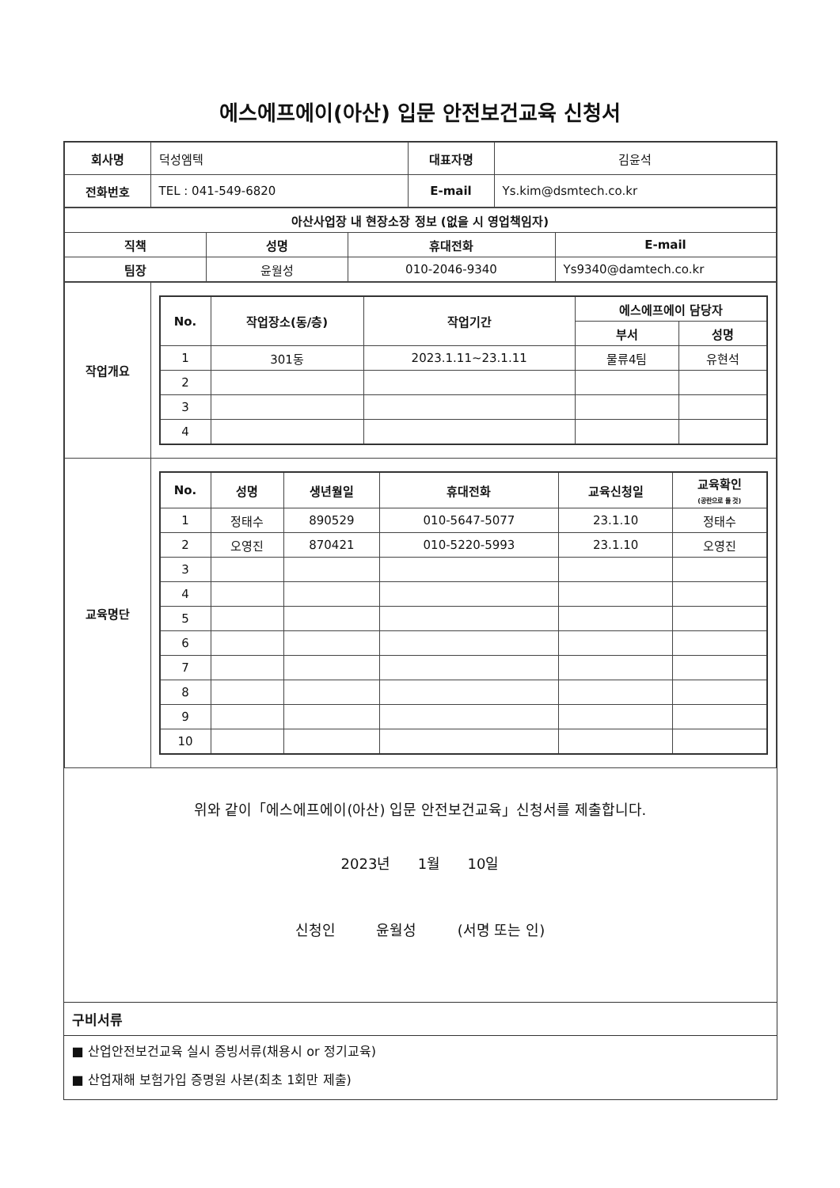에스에프에이(아산) 입문 안전보건교육 신청서
| 회사명 | 덕성엠텍 | 대표자명 | 김윤석 |
| 전화번호 | TEL : 041-549-6820 | E-mail | Ys.kim@dsmtech.co.kr |
| 아산사업장 내 현장소장 정보 (없을 시 영업책임자) | | | |
| --- | --- | --- | --- |
| 직책 | 성명 | 휴대전화 | E-mail |
| 팀장 | 윤월성 | 010-2046-9340 | Ys9340@damtech.co.kr |
| 작업개요 | / No. / 작업장소(동/층) / 작업기간 / 에스에프에이 담당자 / / / --- / --- / --- / --- / --- / / / / / 부서 / 성명 / / 1 / 301동 / 2023.1.11~23.1.11 / 물류4팀 / 유현석 / / 2 / / / / / / 3 / / / / / / 4 / / / / / |
| 교육명단 | / No. / 성명 / 생년월일 / 휴대전화 / 교육신청일 / 교육확인 (공란으로 둘 것) / / --- / --- / --- / --- / --- / --- / / 1 / 정태수 / 890529 / 010-5647-5077 / 23.1.10 / 정태수 / / 2 / 오영진 / 870421 / 010-5220-5993 / 23.1.10 / 오영진 / / 3 / / / / / / / 4 / / / / / / / 5 / / / / / / / 6 / / / / / / / 7 / / / / / / / 8 / / / / / / / 9 / / / / / / / 10 / / / / / / |
위와 같이「에스에프에이(아산) 입문 안전보건교육」신청서를 제출합니다.
2023년 1월 10일
신청인 윤월성 (서명 또는 인)
구비서류
■ 산업안전보건교육 실시 증빙서류(채용시 or 정기교육)
■ 산업재해 보험가입 증명원 사본(최초 1회만 제출)